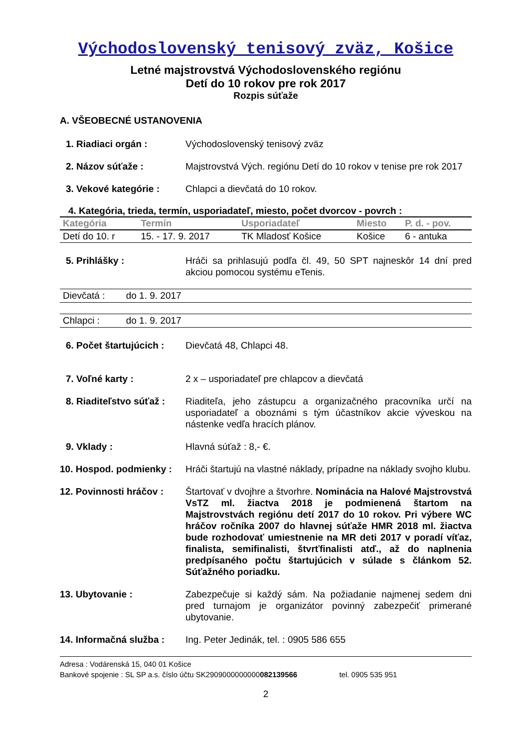Východoslovenský tenisový zväz, Košice
Letné majstrovstvá Východoslovenského regiónu
Detí do 10 rokov pre rok 2017
Rozpis súťaže
A. VŠEOBECNÉ USTANOVENIA
1. Riadiaci orgán : Východoslovenský tenisový zväz
2. Názov súťaže : Majstrovstvá Vých. regiónu Detí do 10 rokov v tenise pre rok 2017
3. Vekové kategórie : Chlapci a dievčatá do 10 rokov.
4. Kategória, trieda, termín, usporiadateľ, miesto, počet dvorcov - povrch :
| Kategória | Termín | Usporiadateľ | Miesto | P. d. - pov. |
| --- | --- | --- | --- | --- |
| Detí do 10. r | 15. - 17. 9. 2017 | TK Mladosť Košice | Košice | 6 - antuka |
5. Prihlášky : Hráči sa prihlasujú podľa čl. 49, 50 SPT najneskôr 14 dní pred akciou pomocou systému eTenis.
Dievčatá : do 1. 9. 2017
Chlapci : do 1. 9. 2017
6. Počet štartujúcich :
Dievčatá 48, Chlapci 48.
7. Voľné karty : 2 x – usporiadateľ pre chlapcov a dievčatá
8. Riaditeľstvo súťaž :
Riaditeľa, jeho zástupcu a organizačného pracovníka určí na usporiadateľ a oboznámi s tým účastníkov akcie vývеskou na nástenke vedľa hracích plánov.
9. Vklady : Hlavná súťaž : 8,- €.
10. Hospod. podmienky :
Hráči štartujú na vlastné náklady, prípadne na náklady svojho klubu.
12. Povinnosti hráčov :
Štartovať v dvojhre a štvorhre. Nominácia na Halové Majstrovstvá VsTZ ml. žiactva 2018 je podmienená štartom na Majstrovstvách regiónu detí 2017 do 10 rokov. Pri výbere WC hráčov ročníka 2007 do hlavnej súťaže HMR 2018 ml. žiactva bude rozhodovať umiestnenie na MR deti 2017 v poradí víťaz, finalista, semifinalisti, štvrťfinalisti atď., až do naplnenia predpísaného počtu štartujúcich v súlade s článkom 52. Súťažného poriadku.
13. Ubytovanie : Zabezpečuje si každý sám. Na požiadanie najmenej sedem dni pred turnajom je organizátor povinný zabezpečiť primerané ubytovanie.
14. Informačná služba :
Ing. Peter Jedinák, tel. : 0905 586 655
Adresa : Vodárenská 15, 040 01 Košice
Bankové spojenie : SL SP a.s. číslo účtu SK2909000000000082139566 tel. 0905 535 951
2